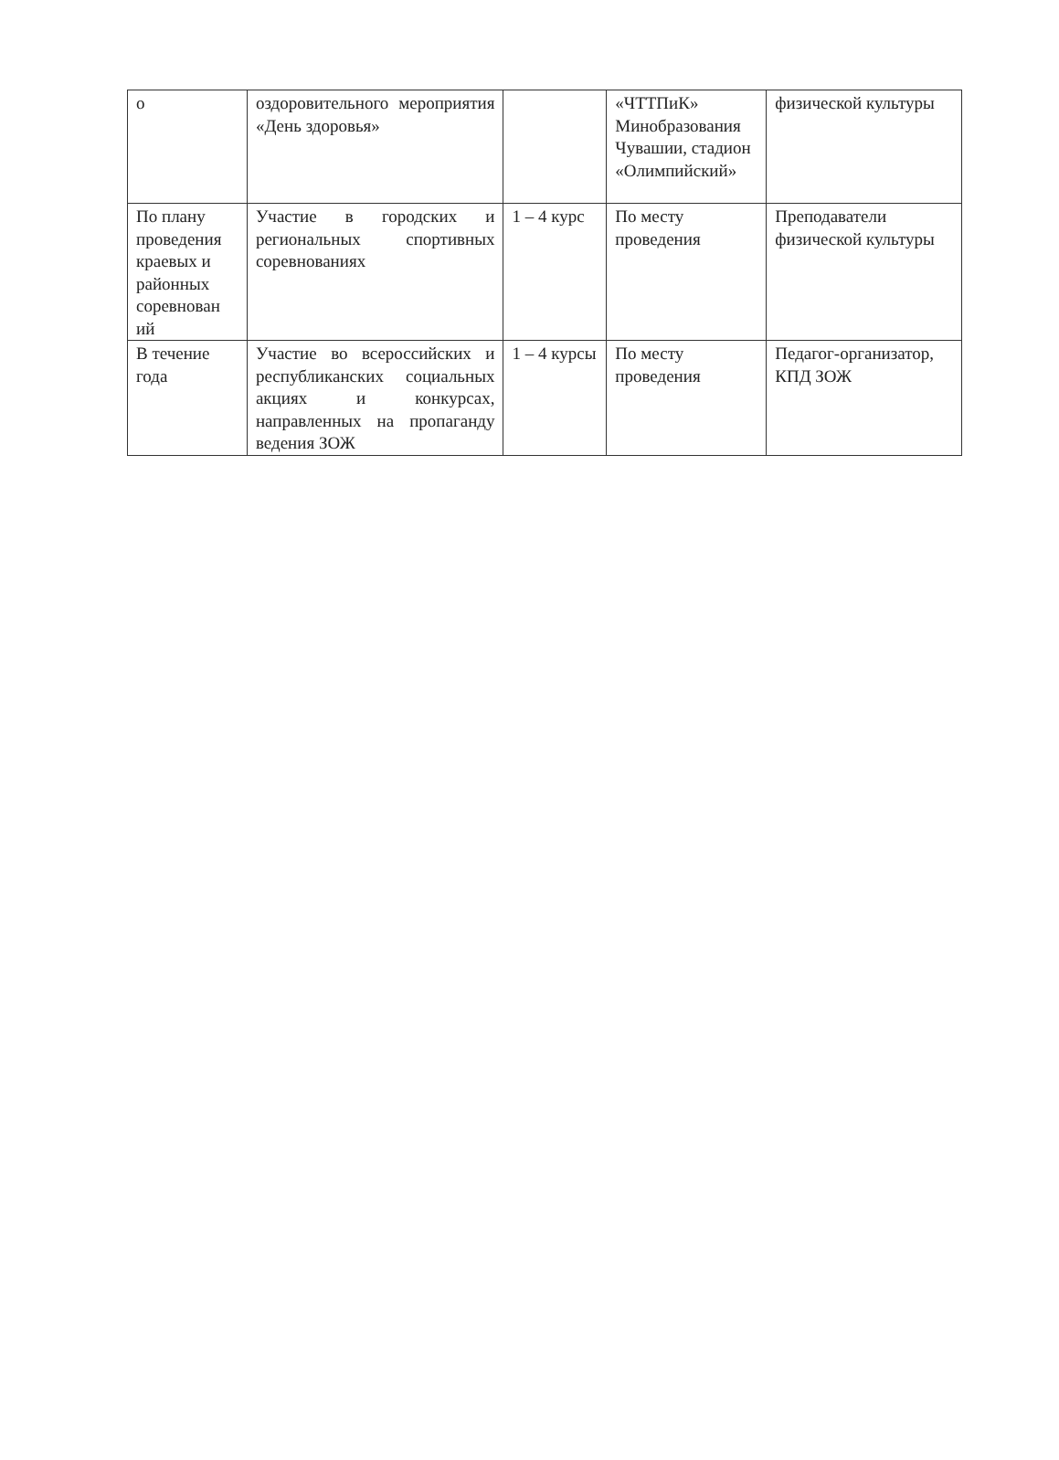| о | оздоровительного мероприятия «День здоровья» | | «ЧТТПиК» Минобразования Чувашии, стадион «Олимпийский» | физической культуры |
| По плану проведения краевых и районных соревнован ий | Участие в городских и региональных спортивных соревнованиях | 1 – 4 курс | По месту проведения | Преподаватели физической культуры |
| В течение года | Участие во всероссийских и республиканских социальных акциях и конкурсах, направленных на пропаганду ведения ЗОЖ | 1 – 4 курсы | По месту проведения | Педагог-организатор, КПД ЗОЖ |